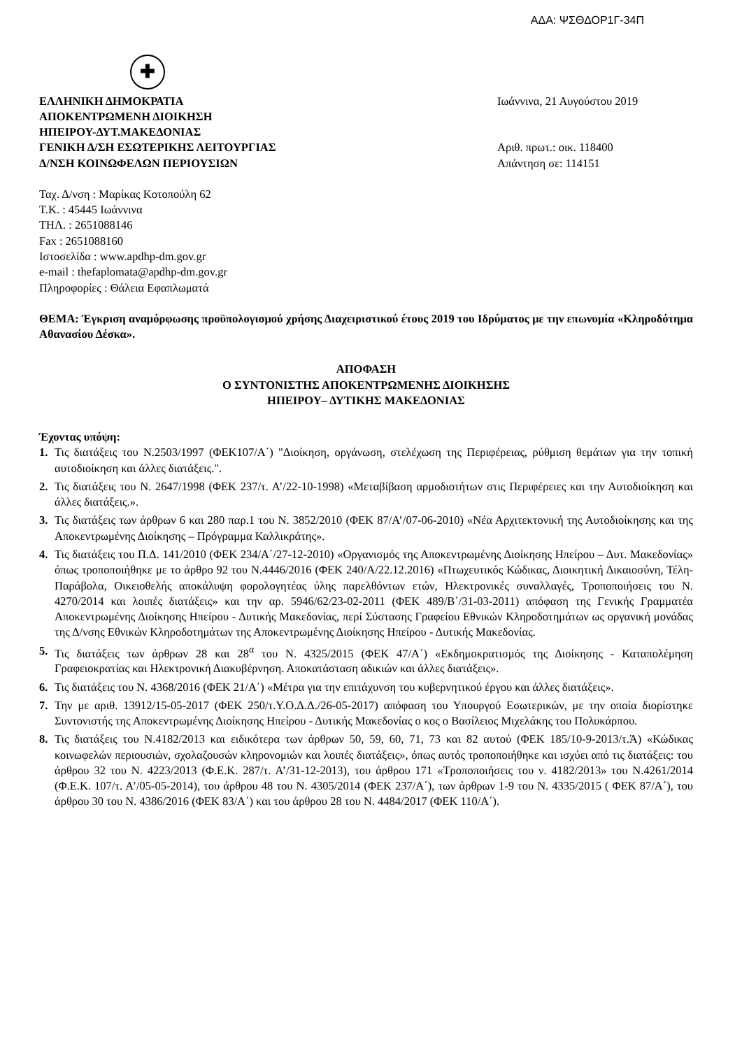ΑΔΑ: ΨΣΘΔΟΡ1Γ-34Π
✚
ΕΛΛΗΝΙΚΗ ΔΗΜΟΚΡΑΤΙΑ
ΑΠΟΚΕΝΤΡΩΜΕΝΗ ΔΙΟΙΚΗΣΗ
ΗΠΕΙΡΟΥ-ΔΥΤ.ΜΑΚΕΔΟΝΙΑΣ
ΓΕΝΙΚΗ Δ/ΣΗ ΕΣΩΤΕΡΙΚΗΣ ΛΕΙΤΟΥΡΓΙΑΣ
Δ/ΝΣΗ ΚΟΙΝΩΦΕΛΩΝ ΠΕΡΙΟΥΣΙΩΝ
Ιωάννινα, 21 Αυγούστου 2019
Αριθ. πρωτ.: οικ. 118400
Απάντηση σε: 114151
Ταχ. Δ/νση : Μαρίκας Κοτοπούλη 62
Τ.Κ. : 45445 Ιωάννινα
ΤΗΛ. : 2651088146
Fax : 2651088160
Ιστοσελίδα : www.apdhp-dm.gov.gr
e-mail : thefaplomata@apdhp-dm.gov.gr
Πληροφορίες : Θάλεια Εφαπλωματά
ΘΕΜΑ: Έγκριση αναμόρφωσης προϋπολογισμού χρήσης Διαχειριστικού έτους 2019 του Ιδρύματος με την επωνυμία «Κληροδότημα Αθανασίου Δέσκα».
ΑΠΟΦΑΣΗ
Ο ΣΥΝΤΟΝΙΣΤΗΣ ΑΠΟΚΕΝΤΡΩΜΕΝΗΣ ΔΙΟΙΚΗΣΗΣ
ΗΠΕΙΡΟΥ– ΔΥΤΙΚΗΣ ΜΑΚΕΔΟΝΙΑΣ
Έχοντας υπόψη:
1. Τις διατάξεις του Ν.2503/1997 (ΦΕΚ107/Α΄) "Διοίκηση, οργάνωση, στελέχωση της Περιφέρειας, ρύθμιση θεμάτων για την τοπική αυτοδιοίκηση και άλλες διατάξεις.".
2. Τις διατάξεις του Ν. 2647/1998 (ΦΕΚ 237/τ. Α’/22-10-1998) «Μεταβίβαση αρμοδιοτήτων στις Περιφέρειες και την Αυτοδιοίκηση και άλλες διατάξεις.».
3. Τις διατάξεις των άρθρων 6 και 280 παρ.1 του Ν. 3852/2010 (ΦΕΚ 87/Α’/07-06-2010) «Νέα Αρχιτεκτονική της Αυτοδιοίκησης και της Αποκεντρωμένης Διοίκησης – Πρόγραμμα Καλλικράτης».
4. Τις διατάξεις του Π.Δ. 141/2010 (ΦΕΚ 234/Α΄/27-12-2010) «Οργανισμός της Αποκεντρωμένης Διοίκησης Ηπείρου – Δυτ. Μακεδονίας» όπως τροποποιήθηκε με το άρθρο 92 του Ν.4446/2016 (ΦΕΚ 240/Α/22.12.2016) «Πτωχευτικός Κώδικας, Διοικητική Δικαιοσύνη, Τέλη-Παράβολα, Οικειοθελής αποκάλυψη φορολογητέας ύλης παρελθόντων ετών, Ηλεκτρονικές συναλλαγές, Τροποποιήσεις του Ν. 4270/2014 και λοιπές διατάξεις» και την αρ. 5946/62/23-02-2011 (ΦΕΚ 489/Β΄/31-03-2011) απόφαση της Γενικής Γραμματέα Αποκεντρωμένης Διοίκησης Ηπείρου - Δυτικής Μακεδονίας, περί Σύστασης Γραφείου Εθνικών Κληροδοτημάτων ως οργανική μονάδας της Δ/νσης Εθνικών Κληροδοτημάτων της Αποκεντρωμένης Διοίκησης Ηπείρου - Δυτικής Μακεδονίας.
5. Τις διατάξεις των άρθρων 28 και 28<sup>α</sup> του Ν. 4325/2015 (ΦΕΚ 47/Α΄) «Εκδημοκρατισμός της Διοίκησης - Καταπολέμηση Γραφειοκρατίας και Ηλεκτρονική Διακυβέρνηση. Αποκατάσταση αδικιών και άλλες διατάξεις».
6. Τις διατάξεις του Ν. 4368/2016 (ΦΕΚ 21/Α΄) «Μέτρα για την επιτάχυνση του κυβερνητικού έργου και άλλες διατάξεις».
7. Την με αριθ. 13912/15-05-2017 (ΦΕΚ 250/τ.Υ.Ο.Δ.Δ./26-05-2017) απόφαση του Υπουργού Εσωτερικών, με την οποία διορίστηκε Συντονιστής της Αποκεντρωμένης Διοίκησης Ηπείρου - Δυτικής Μακεδονίας ο κος ο Βασίλειος Μιχελάκης του Πολυκάρπου.
8. Τις διατάξεις του Ν.4182/2013 και ειδικότερα των άρθρων 50, 59, 60, 71, 73 και 82 αυτού (ΦΕΚ 185/10-9-2013/τ.Ά) «Κώδικας κοινωφελών περιουσιών, σχολαζουσών κληρονομιών και λοιπές διατάξεις», όπως αυτός τροποποιήθηκε και ισχύει από τις διατάξεις: του άρθρου 32 του Ν. 4223/2013 (Φ.Ε.Κ. 287/τ. Α’/31-12-2013), του άρθρου 171 «Τροποποιήσεις του ν. 4182/2013» του Ν.4261/2014 (Φ.Ε.Κ. 107/τ. Α’/05-05-2014), του άρθρου 48 του Ν. 4305/2014 (ΦΕΚ 237/Α΄), των άρθρων 1-9 του Ν. 4335/2015 ( ΦΕΚ 87/Α΄), του άρθρου 30 του Ν. 4386/2016 (ΦΕΚ 83/Α΄) και του άρθρου 28 του Ν. 4484/2017 (ΦΕΚ 110/Α΄).